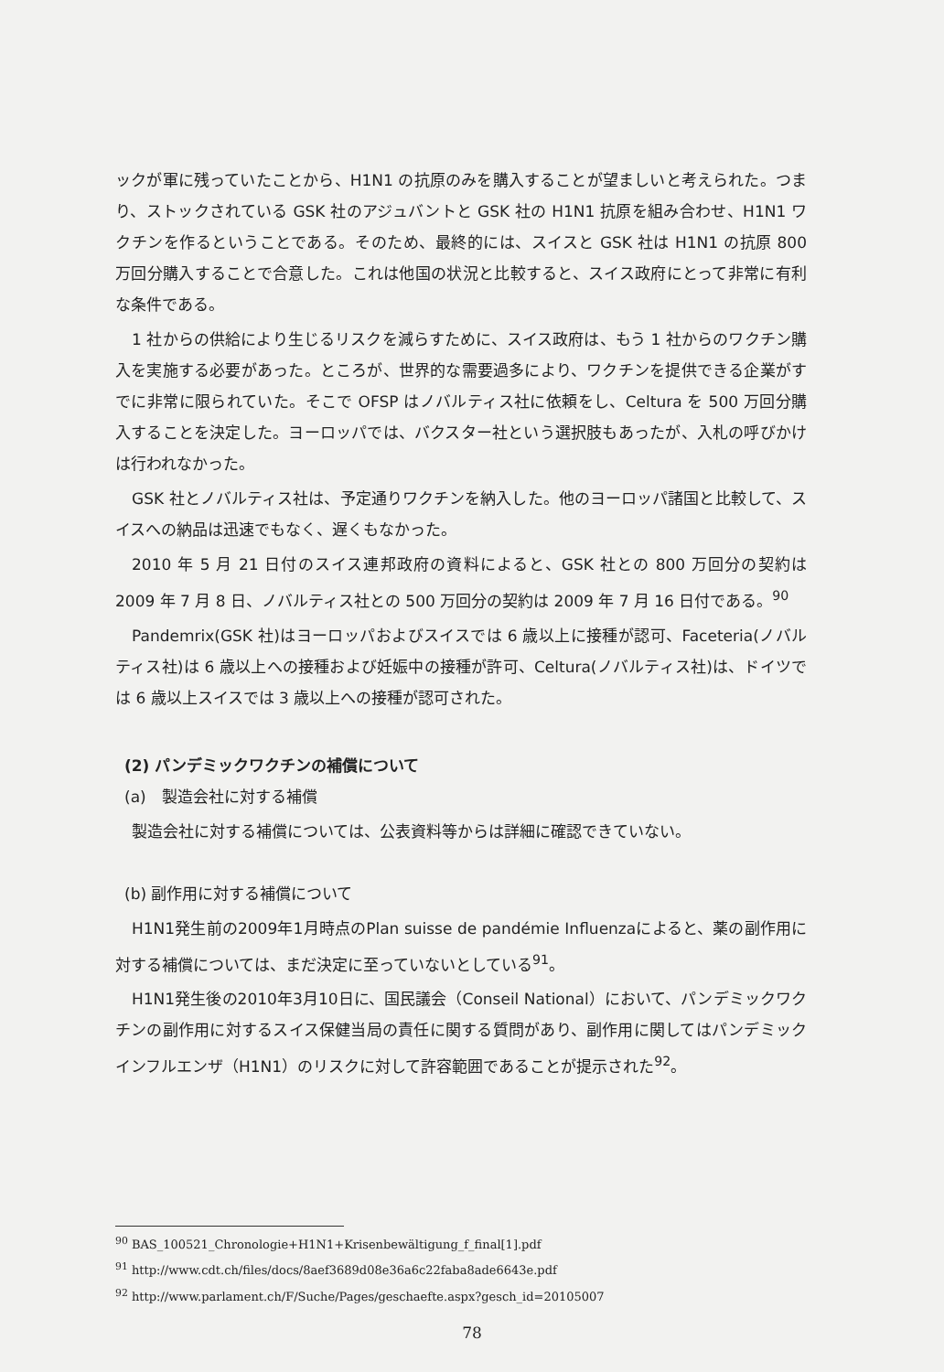ックが軍に残っていたことから、H1N1 の抗原のみを購入することが望ましいと考えられた。つまり、ストックされている GSK 社のアジュバントと GSK 社の H1N1 抗原を組み合わせ、H1N1 ワクチンを作るということである。そのため、最終的には、スイスと GSK 社は H1N1 の抗原 800 万回分購入することで合意した。これは他国の状況と比較すると、スイス政府にとって非常に有利な条件である。
1 社からの供給により生じるリスクを減らすために、スイス政府は、もう 1 社からのワクチン購入を実施する必要があった。ところが、世界的な需要過多により、ワクチンを提供できる企業がすでに非常に限られていた。そこで OFSP はノバルティス社に依頼をし、Celtura を 500 万回分購入することを決定した。ヨーロッパでは、バクスター社という選択肢もあったが、入札の呼びかけは行われなかった。
GSK 社とノバルティス社は、予定通りワクチンを納入した。他のヨーロッパ諸国と比較して、スイスへの納品は迅速でもなく、遅くもなかった。
2010 年 5 月 21 日付のスイス連邦政府の資料によると、GSK 社との 800 万回分の契約は 2009 年 7 月 8 日、ノバルティス社との 500 万回分の契約は 2009 年 7 月 16 日付である。<sup>90</sup>
Pandemrix(GSK 社)はヨーロッパおよびスイスでは 6 歳以上に接種が認可、Faceteria(ノバルティス社)は 6 歳以上への接種および妊娠中の接種が許可、Celtura(ノバルティス社)は、ドイツでは 6 歳以上スイスでは 3 歳以上への接種が認可された。
(2) パンデミックワクチンの補償について
(a)　製造会社に対する補償
製造会社に対する補償については、公表資料等からは詳細に確認できていない。
(b) 副作用に対する補償について
H1N1発生前の2009年1月時点のPlan suisse de pandémie Influenzaによると、薬の副作用に対する補償については、まだ決定に至っていないとしている<sup>91</sup>。
H1N1発生後の2010年3月10日に、国民議会（Conseil National）において、パンデミックワクチンの副作用に対するスイス保健当局の責任に関する質問があり、副作用に関してはパンデミックインフルエンザ（H1N1）のリスクに対して許容範囲であることが提示された<sup>92</sup>。
<sup>90</sup> BAS_100521_Chronologie+H1N1+Krisenbewältigung_f_final[1].pdf
<sup>91</sup> http://www.cdt.ch/files/docs/8aef3689d08e36a6c22faba8ade6643e.pdf
<sup>92</sup> http://www.parlament.ch/F/Suche/Pages/geschaefte.aspx?gesch_id=20105007
78